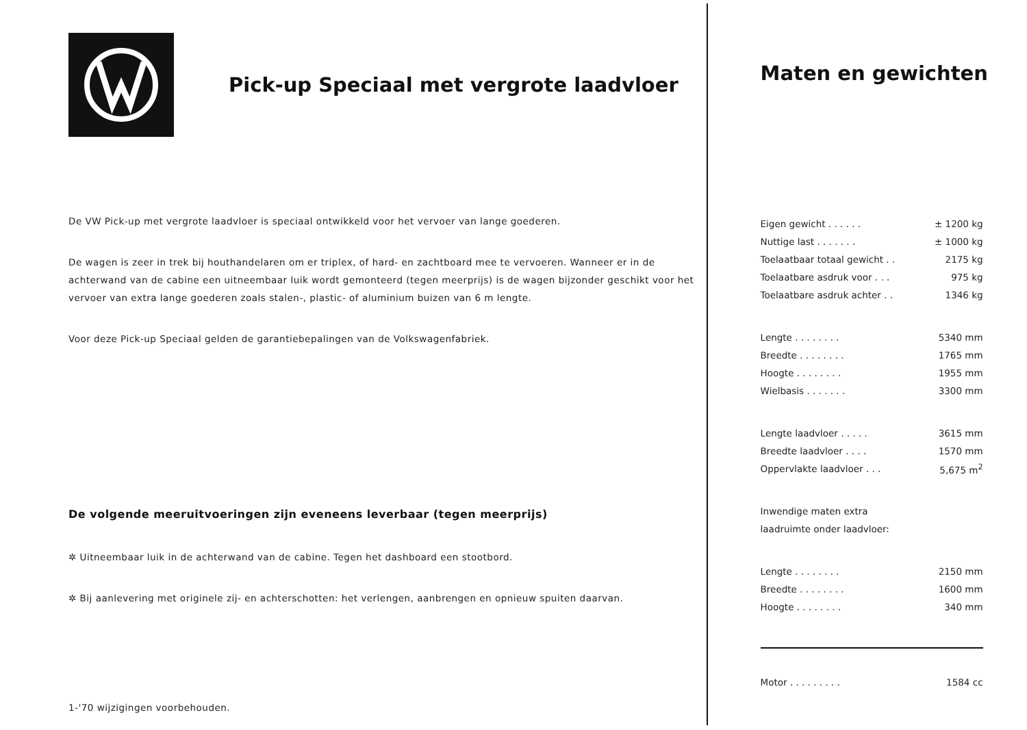Pick-up Speciaal met vergrote laadvloer
De VW Pick-up met vergrote laadvloer is speciaal ontwikkeld voor het vervoer van lange goederen.
De wagen is zeer in trek bij houthandelaren om er triplex, of hard- en zachtboard mee te vervoeren. Wanneer er in de achterwand van de cabine een uitneembaar luik wordt gemonteerd (tegen meerprijs) is de wagen bijzonder geschikt voor het vervoer van extra lange goederen zoals stalen-, plastic- of aluminium buizen van 6 m lengte.
Voor deze Pick-up Speciaal gelden de garantiebepalingen van de Volkswagenfabriek.
De volgende meeruitvoeringen zijn eveneens leverbaar (tegen meerprijs)
✲ Uitneembaar luik in de achterwand van de cabine. Tegen het dashboard een stootbord.
✲ Bij aanlevering met originele zij- en achterschotten: het verlengen, aanbrengen en opnieuw spuiten daarvan.
1-'70 wijzigingen voorbehouden.
Maten en gewichten
| Eigen gewicht . . . . . . | ± 1200 kg |
| Nuttige last . . . . . . . | ± 1000 kg |
| Toelaatbaar totaal gewicht . . | 2175 kg |
| Toelaatbare asdruk voor . . . | 975 kg |
| Toelaatbare asdruk achter . . | 1346 kg |
| Lengte . . . . . . . . | 5340 mm |
| Breedte . . . . . . . . | 1765 mm |
| Hoogte . . . . . . . . | 1955 mm |
| Wielbasis . . . . . . . | 3300 mm |
| Lengte laadvloer . . . . . | 3615 mm |
| Breedte laadvloer . . . . | 1570 mm |
| Oppervlakte laadvloer . . . | 5,675 m<sup>2</sup> |
| Inwendige maten extra | |
| laadruimte onder laadvloer: | |
| Lengte . . . . . . . . | 2150 mm |
| Breedte . . . . . . . . | 1600 mm |
| Hoogte . . . . . . . . | 340 mm |
| Motor . . . . . . . . . | 1584 cc |